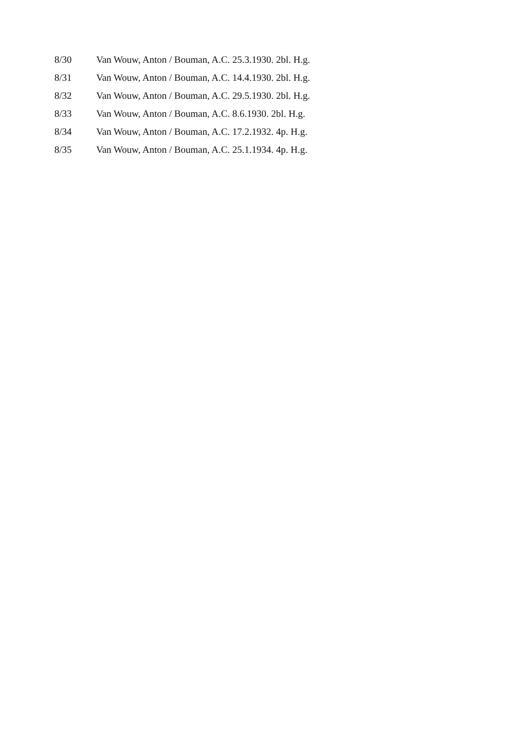8/30 Van Wouw, Anton / Bouman, A.C. 25.3.1930. 2bl. H.g.
8/31 Van Wouw, Anton / Bouman, A.C. 14.4.1930. 2bl. H.g.
8/32 Van Wouw, Anton / Bouman, A.C. 29.5.1930. 2bl. H.g.
8/33 Van Wouw, Anton / Bouman, A.C. 8.6.1930. 2bl. H.g.
8/34 Van Wouw, Anton / Bouman, A.C. 17.2.1932. 4p. H.g.
8/35 Van Wouw, Anton / Bouman, A.C. 25.1.1934. 4p. H.g.